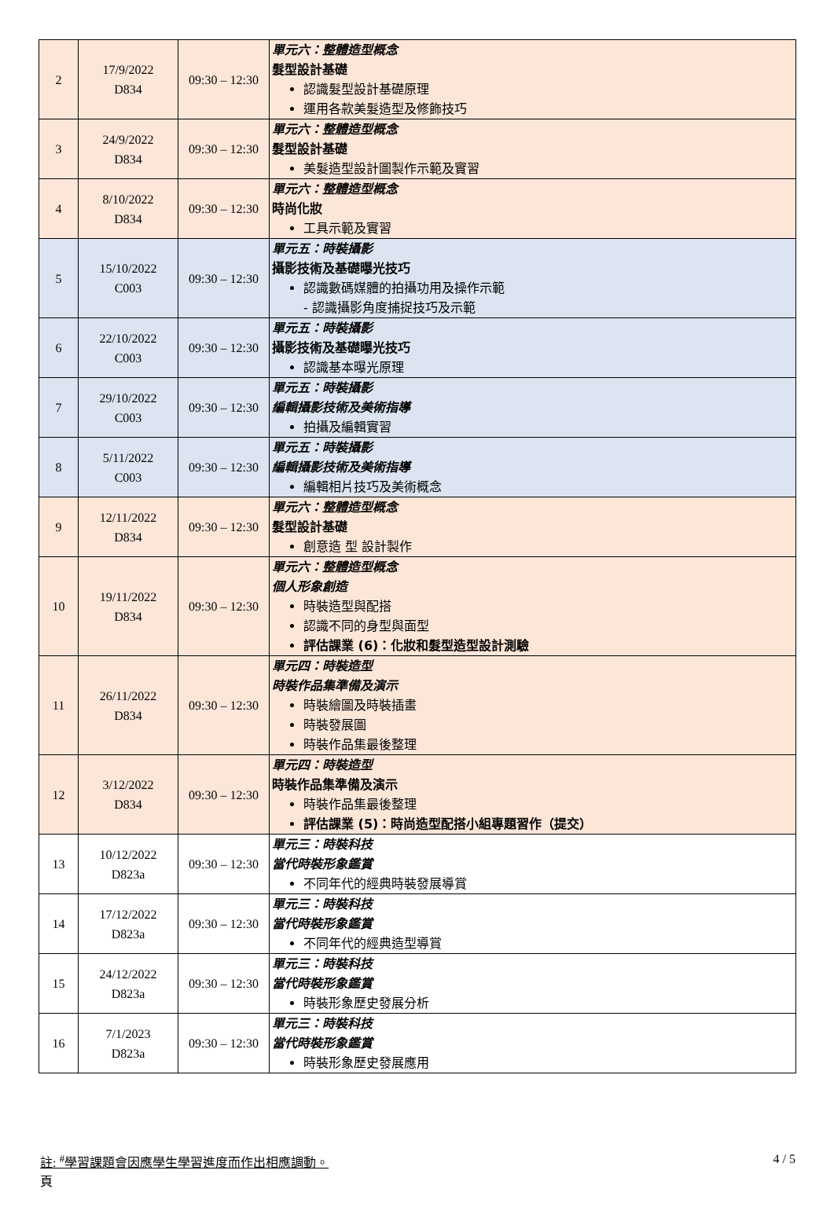| 2 | 17/9/2022 D834 | 09:30 – 12:30 | 單元六：整體造型概念 髮型設計基礎 認識髮型設計基礎原理 運用各款美髮造型及修飾技巧 |
| 3 | 24/9/2022 D834 | 09:30 – 12:30 | 單元六：整體造型概念 髮型設計基礎 美髮造型設計圖製作示範及實習 |
| 4 | 8/10/2022 D834 | 09:30 – 12:30 | 單元六：整體造型概念 時尚化妝 工具示範及實習 |
| 5 | 15/10/2022 C003 | 09:30 – 12:30 | 單元五：時裝攝影 攝影技術及基礎曝光技巧 認識數碼媒體的拍攝功用及操作示範 - 認識攝影角度捕捉技巧及示範 |
| 6 | 22/10/2022 C003 | 09:30 – 12:30 | 單元五：時裝攝影 攝影技術及基礎曝光技巧 認識基本曝光原理 |
| 7 | 29/10/2022 C003 | 09:30 – 12:30 | 單元五：時裝攝影 編輯攝影技術及美術指導 拍攝及編輯實習 |
| 8 | 5/11/2022 C003 | 09:30 – 12:30 | 單元五：時裝攝影 編輯攝影技術及美術指導 編輯相片技巧及美術概念 |
| 9 | 12/11/2022 D834 | 09:30 – 12:30 | 單元六：整體造型概念 髮型設計基礎 創意造 型 設計製作 |
| 10 | 19/11/2022 D834 | 09:30 – 12:30 | 單元六：整體造型概念 個人形象創造 時裝造型與配搭 認識不同的身型與面型 評估課業 (6)：化妝和髮型造型設計測驗 |
| 11 | 26/11/2022 D834 | 09:30 – 12:30 | 單元四：時裝造型 時裝作品集準備及演示 時裝繪圖及時裝插畫 時裝發展圖 時裝作品集最後整理 |
| 12 | 3/12/2022 D834 | 09:30 – 12:30 | 單元四：時裝造型 時裝作品集準備及演示 時裝作品集最後整理 評估課業 (5)：時尚造型配搭小組專題習作（提交） |
| 13 | 10/12/2022 D823a | 09:30 – 12:30 | 單元三：時裝科技 當代時裝形象鑑賞 不同年代的經典時裝發展導賞 |
| 14 | 17/12/2022 D823a | 09:30 – 12:30 | 單元三：時裝科技 當代時裝形象鑑賞 不同年代的經典造型導賞 |
| 15 | 24/12/2022 D823a | 09:30 – 12:30 | 單元三：時裝科技 當代時裝形象鑑賞 時裝形象歷史發展分析 |
| 16 | 7/1/2023 D823a | 09:30 – 12:30 | 單元三：時裝科技 當代時裝形象鑑賞 時裝形象歷史發展應用 |
註: <sup>#</sup>學習課題會因應學生學習進度而作出相應調動。
頁 4 / 5